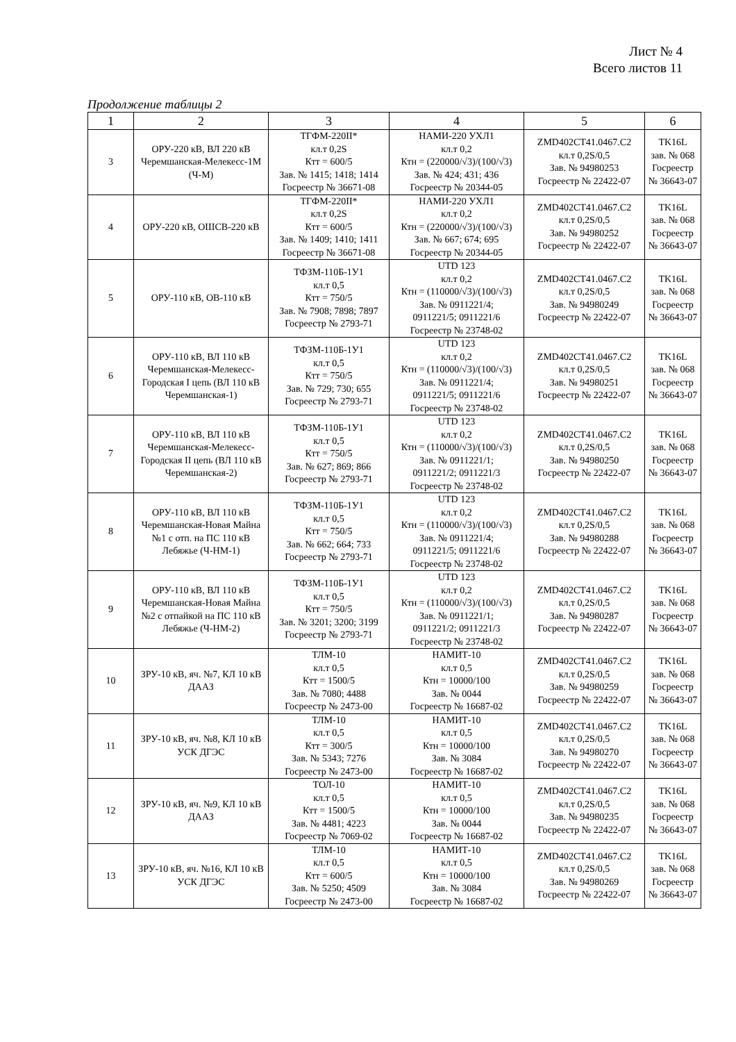Лист № 4
Всего листов 11
Продолжение таблицы 2
| 1 | 2 | 3 | 4 | 5 | 6 |
| --- | --- | --- | --- | --- | --- |
| 3 | ОРУ-220 кВ, ВЛ 220 кВ Черемшанская-Мелекесс-1М (Ч-М) | ТГФМ-220II* кл.т 0,2S Ктт = 600/5 Зав. № 1415; 1418; 1414 Госреестр № 36671-08 | НАМИ-220 УХЛ1 кл.т 0,2 Ктн = (220000/√3)/(100/√3) Зав. № 424; 431; 436 Госреестр № 20344-05 | ZMD402CT41.0467.C2 кл.т 0,2S/0,5 Зав. № 94980253 Госреестр № 22422-07 | TK16L зав. № 068 Госреестр № 36643-07 |
| 4 | ОРУ-220 кВ, ОШСВ-220 кВ | ТГФМ-220II* кл.т 0,2S Ктт = 600/5 Зав. № 1409; 1410; 1411 Госреестр № 36671-08 | НАМИ-220 УХЛ1 кл.т 0,2 Ктн = (220000/√3)/(100/√3) Зав. № 667; 674; 695 Госреестр № 20344-05 | ZMD402CT41.0467.C2 кл.т 0,2S/0,5 Зав. № 94980252 Госреестр № 22422-07 | TK16L зав. № 068 Госреестр № 36643-07 |
| 5 | ОРУ-110 кВ, ОВ-110 кВ | ТФЗМ-110Б-1У1 кл.т 0,5 Ктт = 750/5 Зав. № 7908; 7898; 7897 Госреестр № 2793-71 | UTD 123 кл.т 0,2 Ктн = (110000/√3)/(100/√3) Зав. № 0911221/4; 0911221/5; 0911221/6 Госреестр № 23748-02 | ZMD402CT41.0467.C2 кл.т 0,2S/0,5 Зав. № 94980249 Госреестр № 22422-07 | TK16L зав. № 068 Госреестр № 36643-07 |
| 6 | ОРУ-110 кВ, ВЛ 110 кВ Черемшанская-Мелекесс-Городская I цепь (ВЛ 110 кВ Черемшанская-1) | ТФЗМ-110Б-1У1 кл.т 0,5 Ктт = 750/5 Зав. № 729; 730; 655 Госреестр № 2793-71 | UTD 123 кл.т 0,2 Ктн = (110000/√3)/(100/√3) Зав. № 0911221/4; 0911221/5; 0911221/6 Госреестр № 23748-02 | ZMD402CT41.0467.C2 кл.т 0,2S/0,5 Зав. № 94980251 Госреестр № 22422-07 | TK16L зав. № 068 Госреестр № 36643-07 |
| 7 | ОРУ-110 кВ, ВЛ 110 кВ Черемшанская-Мелекесс-Городская II цепь (ВЛ 110 кВ Черемшанская-2) | ТФЗМ-110Б-1У1 кл.т 0,5 Ктт = 750/5 Зав. № 627; 869; 866 Госреестр № 2793-71 | UTD 123 кл.т 0,2 Ктн = (110000/√3)/(100/√3) Зав. № 0911221/1; 0911221/2; 0911221/3 Госреестр № 23748-02 | ZMD402CT41.0467.C2 кл.т 0,2S/0,5 Зав. № 94980250 Госреестр № 22422-07 | TK16L зав. № 068 Госреестр № 36643-07 |
| 8 | ОРУ-110 кВ, ВЛ 110 кВ Черемшанская-Новая Майна №1 с отп. на ПС 110 кВ Лебяжье (Ч-НМ-1) | ТФЗМ-110Б-1У1 кл.т 0,5 Ктт = 750/5 Зав. № 662; 664; 733 Госреестр № 2793-71 | UTD 123 кл.т 0,2 Ктн = (110000/√3)/(100/√3) Зав. № 0911221/4; 0911221/5; 0911221/6 Госреестр № 23748-02 | ZMD402CT41.0467.C2 кл.т 0,2S/0,5 Зав. № 94980288 Госреестр № 22422-07 | TK16L зав. № 068 Госреестр № 36643-07 |
| 9 | ОРУ-110 кВ, ВЛ 110 кВ Черемшанская-Новая Майна №2 с отпайкой на ПС 110 кВ Лебяжье (Ч-НМ-2) | ТФЗМ-110Б-1У1 кл.т 0,5 Ктт = 750/5 Зав. № 3201; 3200; 3199 Госреестр № 2793-71 | UTD 123 кл.т 0,2 Ктн = (110000/√3)/(100/√3) Зав. № 0911221/1; 0911221/2; 0911221/3 Госреестр № 23748-02 | ZMD402CT41.0467.C2 кл.т 0,2S/0,5 Зав. № 94980287 Госреестр № 22422-07 | TK16L зав. № 068 Госреестр № 36643-07 |
| 10 | ЗРУ-10 кВ, яч. №7, КЛ 10 кВ ДААЗ | ТЛМ-10 кл.т 0,5 Ктт = 1500/5 Зав. № 7080; 4488 Госреестр № 2473-00 | НАМИТ-10 кл.т 0,5 Ктн = 10000/100 Зав. № 0044 Госреестр № 16687-02 | ZMD402CT41.0467.C2 кл.т 0,2S/0,5 Зав. № 94980259 Госреестр № 22422-07 | TK16L зав. № 068 Госреестр № 36643-07 |
| 11 | ЗРУ-10 кВ, яч. №8, КЛ 10 кВ УСК ДГЭС | ТЛМ-10 кл.т 0,5 Ктт = 300/5 Зав. № 5343; 7276 Госреестр № 2473-00 | НАМИТ-10 кл.т 0,5 Ктн = 10000/100 Зав. № 3084 Госреестр № 16687-02 | ZMD402CT41.0467.C2 кл.т 0,2S/0,5 Зав. № 94980270 Госреестр № 22422-07 | TK16L зав. № 068 Госреестр № 36643-07 |
| 12 | ЗРУ-10 кВ, яч. №9, КЛ 10 кВ ДААЗ | ТОЛ-10 кл.т 0,5 Ктт = 1500/5 Зав. № 4481; 4223 Госреестр № 7069-02 | НАМИТ-10 кл.т 0,5 Ктн = 10000/100 Зав. № 0044 Госреестр № 16687-02 | ZMD402CT41.0467.C2 кл.т 0,2S/0,5 Зав. № 94980235 Госреестр № 22422-07 | TK16L зав. № 068 Госреестр № 36643-07 |
| 13 | ЗРУ-10 кВ, яч. №16, КЛ 10 кВ УСК ДГЭС | ТЛМ-10 кл.т 0,5 Ктт = 600/5 Зав. № 5250; 4509 Госреестр № 2473-00 | НАМИТ-10 кл.т 0,5 Ктн = 10000/100 Зав. № 3084 Госреестр № 16687-02 | ZMD402CT41.0467.C2 кл.т 0,2S/0,5 Зав. № 94980269 Госреестр № 22422-07 | TK16L зав. № 068 Госреестр № 36643-07 |